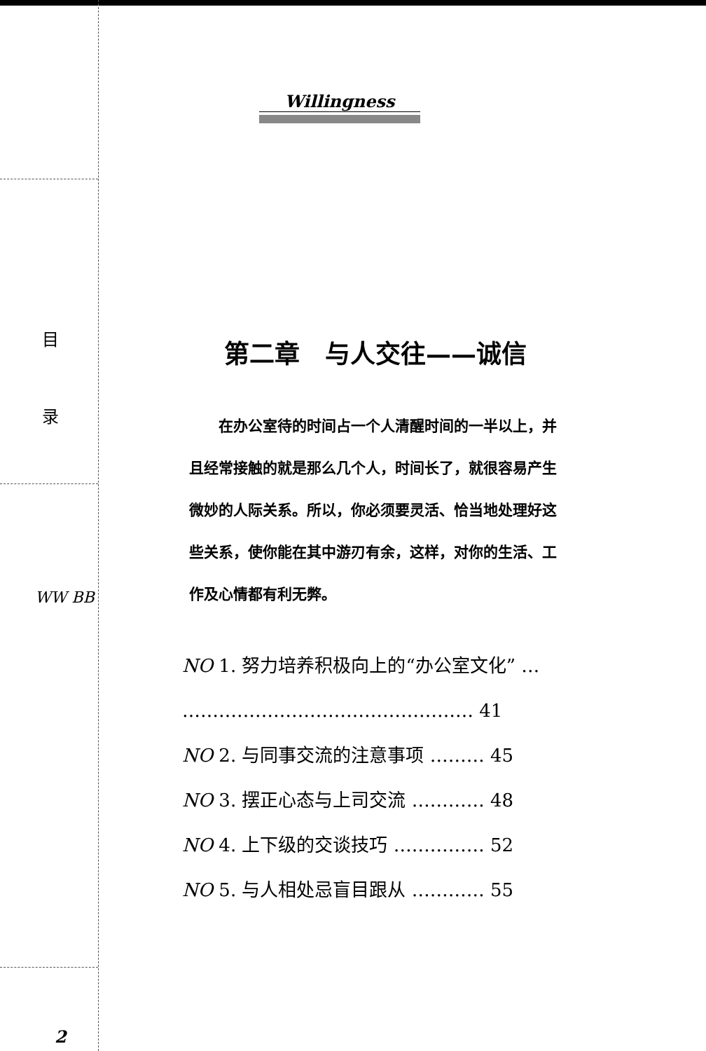目
录
WW BB
2
Willingness
第二章　与人交往——诚信
　　在办公室待的时间占一个人清醒时间的一半以上，并且经常接触的就是那么几个人，时间长了，就很容易产生微妙的人际关系。所以，你必须要灵活、恰当地处理好这些关系，使你能在其中游刃有余，这样，对你的生活、工作及心情都有利无弊。
NO 1. 努力培养积极向上的“办公室文化” …
………………………………………… 41
NO 2. 与同事交流的注意事项 ……… 45
NO 3. 摆正心态与上司交流 ………… 48
NO 4. 上下级的交谈技巧 …………… 52
NO 5. 与人相处忌盲目跟从 ………… 55